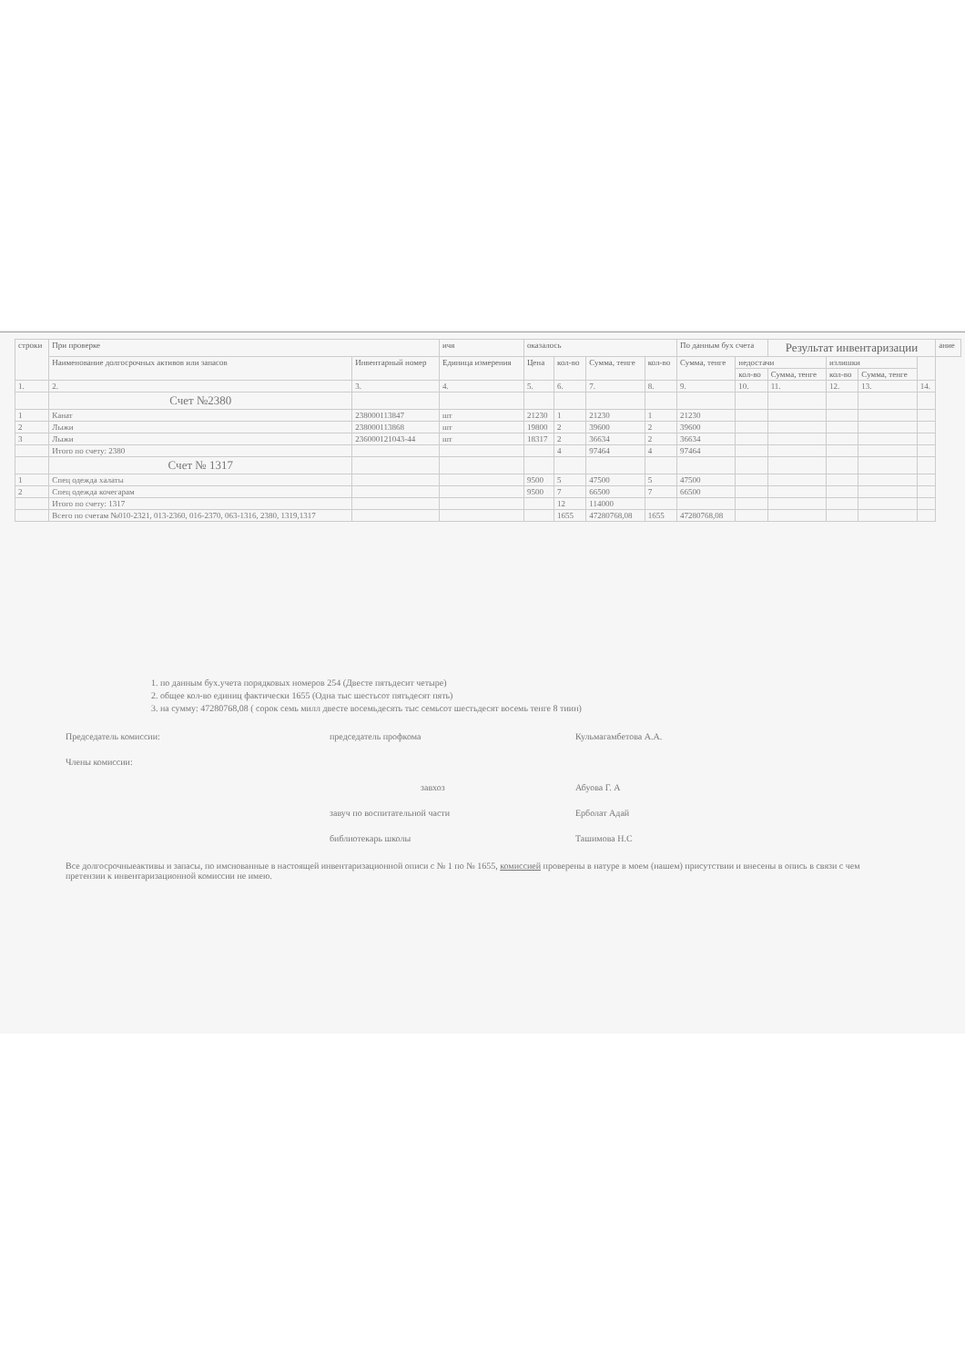| строки | При проверке | | ичя | оказалось | | | | По данным бух счета | | Результат инвентаризации | | | | ание |
| --- | --- | --- | --- | --- | --- | --- | --- | --- | --- | --- | --- | --- | --- | --- |
| | Наименование долгосрочных активов или запасов | Инвентарный номер | Единица измерения | Цена | кол-во | Сумма, тенге | кол-во | Сумма, тенге | недостачи | | излишки | | | |
| | | | | | | | | | кол-во | Сумма, тенге | кол-во | Сумма, тенге | | |
| 1. | 2. | 3. | 4. | 5. | 6. | 7. | 8. | 9. | 10. | 11. | 12. | 13. | 14. | |
| | Счет №2380 | | | | | | | | | | | | | |
| 1 | Канат | 238000113847 | шт | 21230 | 1 | 21230 | 1 | 21230 | | | | | | |
| 2 | Лыжи | 238000113868 | шт | 19800 | 2 | 39600 | 2 | 39600 | | | | | | |
| 3 | Лыжи | 236000121043-44 | шт | 18317 | 2 | 36634 | 2 | 36634 | | | | | | |
| | Итого по счету: 2380 | | | | 4 | 97464 | 4 | 97464 | | | | | | |
| | Счет № 1317 | | | | | | | | | | | | | |
| 1 | Спец одежда халаты | | | 9500 | 5 | 47500 | 5 | 47500 | | | | | | |
| 2 | Спец одежда кочегарам | | | 9500 | 7 | 66500 | 7 | 66500 | | | | | | |
| | Итого по счету: 1317 | | | | 12 | 114000 | | | | | | | | |
| | Всего по счетам №010-2321, 013-2360, 016-2370, 063-1316, 2380, 1319,1317 | | | | 1655 | 47280768,08 | 1655 | 47280768,08 | | | | | | |
1. по данным бух.учета порядковых номеров 254 (Двесте пятьдесит четыре)
2. общее кол-во единиц фактически 1655 (Одна тыс шестьсот пятьдесят пять)
3. на сумму: 47280768,08 ( сорок семь милл двесте восемьдесять тыс семьсот шестьдесят восемь тенге 8 тиин)
Председатель комиссии: председатель профкома Кульмагамбетова А.А.
Члены комиссии:
завхоз Абуова Г. А
завуч по воспитательной части Ерболат Адай
библиотекарь школы Ташимова Н.С
Все долгосрочныеактивы и запасы, по имснованные в настоящей инвентаризационной описи с № 1 по № 1655, комиссией проверены в натуре в моем (нашем) присутствии и внесены в опись в связи с чем претензии к инвентаризационной комиссии не имею.